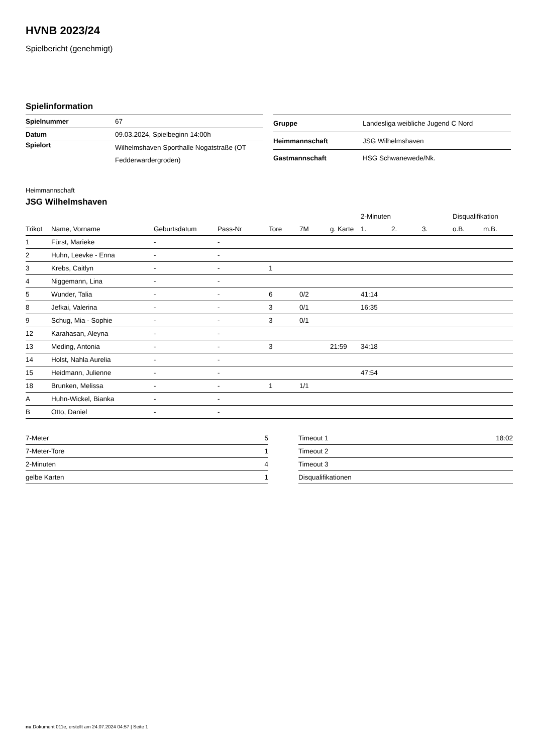HVNB 2023/24
Spielbericht (genehmigt)
Spielinformation
| Spielnummer | 67 |
| Datum | 09.03.2024, Spielbeginn 14:00h |
| Spielort | Wilhelmshaven Sporthalle Nogatstraße (OT Fedderwardergroden) |
| Gruppe | Landesliga weibliche Jugend C Nord |
| Heimmannschaft | JSG Wilhelmshaven |
| Gastmannschaft | HSG Schwanewede/Nk. |
Heimmannschaft
JSG Wilhelmshaven
| | | | | | | | 2-Minuten | | | Disqualifikation | |
| --- | --- | --- | --- | --- | --- | --- | --- | --- | --- | --- | --- |
| Trikot | Name, Vorname | Geburtsdatum | Pass-Nr | Tore | 7M | g. Karte | 1. | 2. | 3. | o.B. | m.B. |
| 1 | Fürst, Marieke | - | - | | | | | | | | |
| 2 | Huhn, Leevke - Enna | - | - | | | | | | | | |
| 3 | Krebs, Caitlyn | - | - | 1 | | | | | | | |
| 4 | Niggemann, Lina | - | - | | | | | | | | |
| 5 | Wunder, Talia | - | - | 6 | 0/2 | | 41:14 | | | | |
| 8 | Jefkai, Valerina | - | - | 3 | 0/1 | | 16:35 | | | | |
| 9 | Schug, Mia - Sophie | - | - | 3 | 0/1 | | | | | | |
| 12 | Karahasan, Aleyna | - | - | | | | | | | | |
| 13 | Meding, Antonia | - | - | 3 | | 21:59 | 34:18 | | | | |
| 14 | Holst, Nahla Aurelia | - | - | | | | | | | | |
| 15 | Heidmann, Julienne | - | - | | | | 47:54 | | | | |
| 18 | Brunken, Melissa | - | - | 1 | 1/1 | | | | | | |
| A | Huhn-Wickel, Bianka | - | - | | | | | | | | |
| B | Otto, Daniel | - | - | | | | | | | | |
| 7-Meter | 5 |
| 7-Meter-Tore | 1 |
| 2-Minuten | 4 |
| gelbe Karten | 1 |
| Timeout 1 | 18:02 |
| Timeout 2 | |
| Timeout 3 | |
| Disqualifikationen | |
nu.Dokument 011e, erstellt am 24.07.2024 04:57 | Seite 1